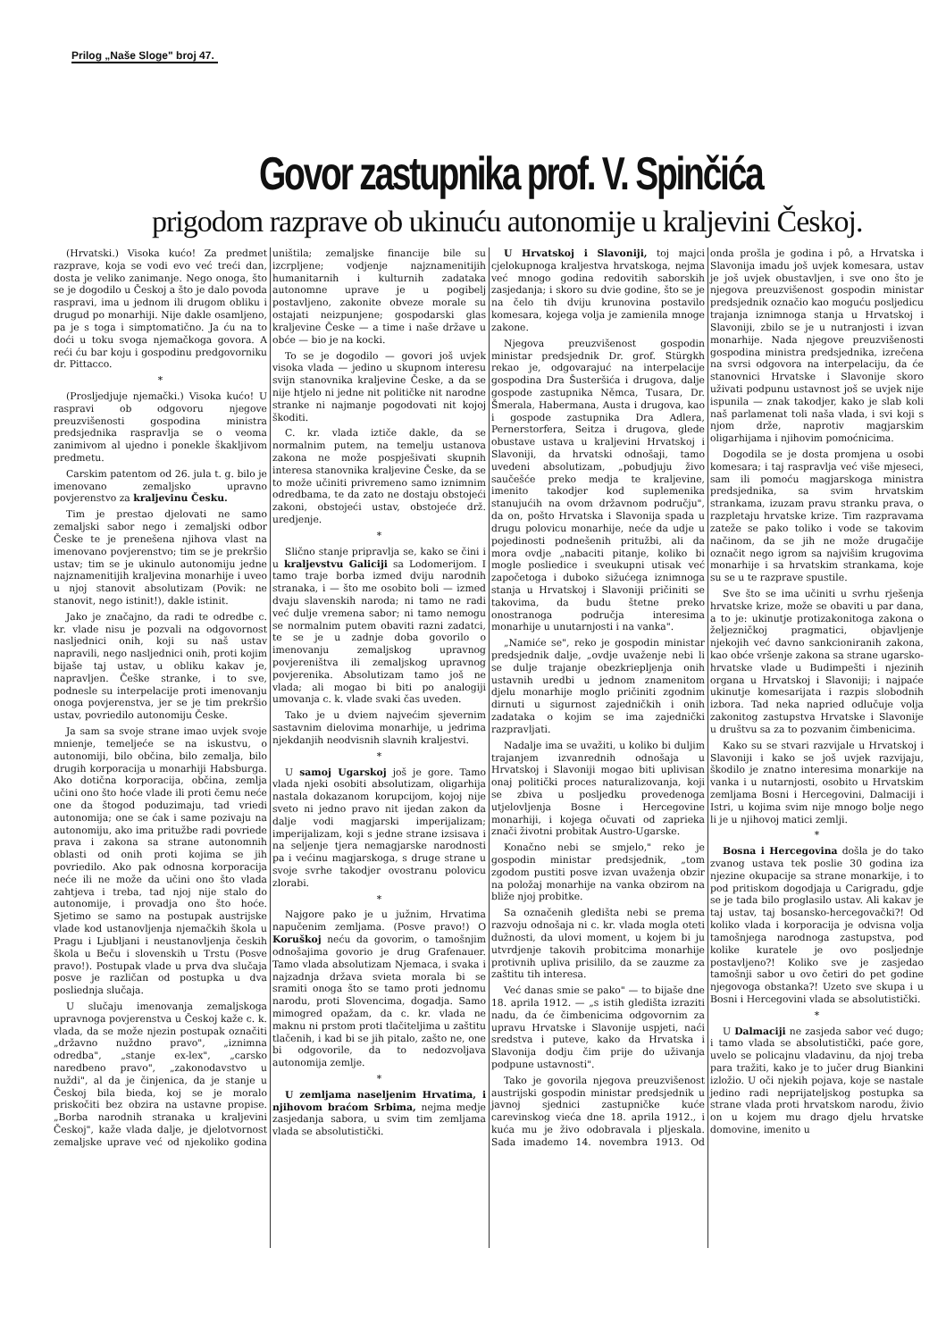Prilog „Naše Sloge" broj 47.
Govor zastupnika prof. V. Spinčića
prigodom razprave ob ukinuću autonomije u kraljevini Českoj.
(Hrvatski.) Visoka kućo! Za predmet razprave, koja se vodi evo već treći dan, dosta je veliko zanimanje. Nego onoga, što se je dogodilo u Českoj a što je dalo povoda raspravi, ima u jednom ili drugom obliku i drugud po monarhiji. Nije dakle osamljeno, pa je s toga i simptomatično. Ja ću na to doći u toku svoga njemačkoga govora. A reći ću bar koju i gospodinu predgovorniku dr. Pittacco.
*
(Prosljedjuje njemački.) Visoka kućo! U raspravi ob odgovoru njegove preuzvišenosti gospodina ministra predsjednika raspravlja se o veoma zanimivom al ujedno i ponekle škakljivom predmetu.
Carskim patentom od 26. jula t. g. bilo je imenovano zemaljsko upravno povjerenstvo za kraljevinu Česku.
Tim je prestao djelovati ne samo zemaljski sabor nego i zemaljski odbor Česke te je prenešena njihova vlast na imenovano povjerenstvo; tim se je prekršio ustav; tim se je ukinulo autonomiju jedne najznamenitijih kraljevina monarhije i uveo u njoj stanovit absolutizam (Povik: ne stanovit, nego istinit!), dakle istinit.
Jako je značajno, da radi te odredbe c. kr. vlade nisu je pozvali na odgovornost nasljednici onih, koji su naš ustav napravili, nego nasljednici onih, proti kojim bijaše taj ustav, u obliku kakav je, napravljen. Češke stranke, i to sve, podnesle su interpelacije proti imenovanju onoga povjerenstva, jer se je tim prekršio ustav, povriedilo autonomiju Česke.
Ja sam sa svoje strane imao uvjek svoje mnienje, temeljeće se na iskustvu, o autonomiji, bilo občina, bilo zemalja, bilo drugih korporacija u monarhiji Habsburga. Ako dotična korporacija, občina, zemlja učini ono što hoće vlade ili proti čemu neće one da štogod poduzimaju, tad vriedi autonomija; one se ćak i same pozivaju na autonomiju, ako ima pritužbe radi povriede prava i zakona sa strane autonomnih oblasti od onih proti kojima se jih povriedilo. Ako pak odnosna korporacija neće ili ne može da učini ono što vlada zahtjeva i treba, tad njoj nije stalo do autonomije, i provadja ono što hoće. Sjetimo se samo na postupak austrijske vlade kod ustanovljenja njemačkih škola u Pragu i Ljubljani i neustanovljenja českih škola u Beču i slovenskih u Trstu (Posve pravo!). Postupak vlade u prva dva slučaja posve je različan od postupka u dva posliednja slučaja.
U slučaju imenovanja zemaljskoga upravnoga povjerenstva u Českoj kaže c. k. vlada, da se može njezin postupak označiti „državno nuždno pravo", „iznimna odredba", „stanje ex-lex", „carsko naredbeno pravo", „zakonodavstvo u nuždi", al da je činjenica, da je stanje u Českoj bila bieda, koj se je moralo priskočiti bez obzira na ustavne propise. „Borba narodnih stranaka u kraljevini Českoj", kaže vlada dalje, je djelotvornost zemaljske uprave već od njekoliko godina uništila; zemaljske financije bile su izcrpljene; vodjenje najznamenitijih humanitarnih i kulturnih zadataka autonomne uprave je u pogibelj postavljeno, zakonite obveze morale su ostajati neizpunjene; gospodarski glas kraljevine Česke — a time i naše države u obće — bio je na kocki.
To se je dogodilo — govori još uvjek visoka vlada — jedino u skupnom interesu svijn stanovnika kraljevine Česke, a da se nije htjelo ni jedne nit političke nit narodne stranke ni najmanje pogodovati nit kojoj škoditi.
C. kr. vlada iztiče dakle, da se normalnim putem, na temelju ustanova zakona ne može pospješivati skupnih interesa stanovnika kraljevine Česke, da se to može učiniti privremeno samo iznimnim odredbama, te da zato ne dostaju obstojeći zakoni, obstojeći ustav, obstojeće drž. uredjenje.
*
Slično stanje pripravlja se, kako se čini i u kraljevstvu Galiciji sa Lodomerijom. I tamo traje borba izmed dviju narodnih stranaka, i — što me osobito boli — izmed dvaju slavenskih naroda; ni tamo ne radi već dulje vremena sabor; ni tamo nemogu se normalnim putem obaviti razni zadatci, te se je u zadnje doba govorilo o imenovanju zemaljskog upravnog povjereništva ili zemaljskog upravnog povjerenika. Absolutizam tamo još ne vlada; ali mogao bi biti po analogiji umovanja c. k. vlade svaki čas uveden.
Tako je u dviem najvećim sjevernim sastavnim dielovima monarhije, u jedrima njekdanjih neodvisnih slavnih kraljestvi.
*
U samoj Ugarskoj još je gore. Tamo vlada njeki osobiti absolutizam, oligarhija nastala dokazanom korupcijom, kojoj nije sveto ni jedno pravo nit ijedan zakon da dalje vodi magjarski imperijalizam; imperijalizam, koji s jedne strane izsisava i na selјenje tjera nemagjarske narodnosti pa i većinu magjarskoga, s druge strane u svoje svrhe takodjer ovostranu polovicu zlorabi.
*
Najgore pako je u južnim, Hrvatima napučenim zemljama. (Posve pravo!) O Koruškoj neću da govorim, o tamošnjim odnošajima govorio je drug Grafenauer. Tamo vlada absolutizam Njemaca, i svaka i najzadnja država svieta morala bi se sramiti onoga što se tamo proti jednomu narodu, proti Slovencima, dogadja. Samo mimogred opažam, da c. kr. vlada ne maknu ni prstom proti tlačiteljima u zaštitu tlačenih, i kad bi se jih pitalo, zašto ne, one bi odgovorile, da to nedozvoljava autonomija zemlje.
*
U zemljama naseljenim Hrvatima, i njihovom braćom Srbima, nejma medje zasjedanja sabora, u svim tim zemljama vlada se absolutistički.
U Hrvatskoj i Slavoniji, toj majci cjelokupnoga kraljestva hrvatskoga, nejma već mnogo godina redovitih saborskih zasjedanja; i skoro su dvie godine, što se je na čelo tih dviju krunovina postavilo komesara, kojega volja je zamienila mnoge zakone.
Njegova preuzvišenost gospodin ministar predsjednik Dr. grof. Stürgkh rekao je, odgovarajuć na interpelacije gospodina Dra Šusteršića i drugova, dalje gospode zastupnika Němca, Tusara, Dr. Šmerala, Habermana, Austa i drugova, kao i gospode zastupnika Dra Adlera, Pernerstorfera, Seitza i drugova, glede obustave ustava u kraljevini Hrvatskoj i Slavoniji, da hrvatski odnošaji, tamo uvedeni absolutizam, „pobudjuju živo saučešće preko medja te kraljevine, imenito takodjer kod suplemenika stanujućih na ovom državnom području", da on, pošto Hrvatska i Slavonija spada u drugu polovicu monarhije, neće da udje u pojedinosti podnešenih pritužbi, ali da mora ovdje „nabaciti pitanje, koliko bi mogle posliedice i sveukupni utisak već započetoga i duboko sižućega iznimnoga stanja u Hrvatskoj i Slavoniji pričiniti se takovima, da budu štetne preko onostranoga područja interesima monarhije u unutarnjosti i na vanka".
„Namiće se", reko je gospodin ministar predsjednik dalje, „ovdje uvaženje nebi li se dulje trajanje obezkriepljenja onih ustavnih uredbi u jednom znamenitom djelu monarhije moglo pričiniti zgodnim dirnuti u sigurnost zajedničkih i onih zadataka o kojim se ima zajednički razpravljati.
Nadalje ima se uvažiti, u koliko bi duljim trajanjem izvanrednih odnošaja u Hrvatskoj i Slavoniji mogao biti uplivisan onaj politički proces naturalizovanja, koji se zbiva u posljedku provedenoga utjelovljenja Bosne i Hercegovine monarhiji, i kojega očuvati od zaprieka znači životni probitak Austro-Ugarske.
Konačno nebi se smjelo," reko je gospodin ministar predsjednik, „tom zgodom pustiti posve izvan uvaženja obzir na položaj monarhije na vanka obzirom na bliže njoj probitke.
Sa označenih gledišta nebi se prema razvoju odnošaja ni c. kr. vlada mogla oteti dužnosti, da ulovi moment, u kojem bi ju utvrdjenje takovih probitcima monarhije protivnih upliva prisililo, da se zauzme za zaštitu tih interesa.
Već danas smie se pako" — to bijaše dne 18. aprila 1912. — „s istih gledišta izraziti nadu, da će čimbenicima odgovornim za upravu Hrvatske i Slavonije uspjeti, naći sredstva i puteve, kako da Hrvatska i Slavonija dodju čim prije do uživanja podpune ustavnosti".
Tako je govorila njegova preuzvišenost austrijski gospodin ministar predsjednik u javnoj sjednici zastupničke kuće carevinskog vieća dne 18. aprila 1912., i kuća mu je živo odobravala i pljeskala. Sada imademo 14. novembra 1913. Od onda prošla je godina i pô, a Hrvatska i Slavonija imadu još uvjek komesara, ustav je još uvjek obustavljen, i sve ono što je njegova preuzvišenost gospodin ministar predsjednik označio kao moguću posljedicu trajanja iznimnoga stanja u Hrvatskoj i Slavoniji, zbilo se je u nutranjosti i izvan monarhije. Nada njegove preuzvišenosti gospodina ministra predsjednika, izrečena na svrsi odgovora na interpelaciju, da će stanovnici Hrvatske i Slavonije skoro uživati podpunu ustavnost još se uvjek nije ispunila — znak takodjer, kako je slab koli naš parlamenat toli naša vlada, i svi koji s njom drže, naprotiv magjarskim oligarhijama i njihovim pomoćnicima.
Dogodila se je dosta promjena u osobi komesara; i taj raspravlja već više mjeseci, sam ili pomoću magjarskoga ministra predsjednika, sa svim hrvatskim strankama, izuzam pravu stranku prava, o razpletaju hrvatske krize. Tim razpravama zateže se pako toliko i vode se takovim načinom, da se jih ne može drugačije označit nego igrom sa najvišim krugovima monarhije i sa hrvatskim strankama, koje su se u te razprave spustile.
Sve što se ima učiniti u svrhu rješenja hrvatske krize, može se obaviti u par dana, a to je: ukinutje protizakonitoga zakona o željezničkoj pragmatici, objavljenje njekojih već davno sankcioniranih zakona, kao obće vršenje zakona sa strane ugarsko-hrvatske vlade u Budimpešti i njezinih organa u Hrvatskoj i Slavoniji; i najpaće ukinutje komesarijata i razpis slobodnih izbora. Tad neka napried odlučuje volja zakonitog zastupstva Hrvatske i Slavonije u društvu sa za to pozvanim čimbenicima.
Kako su se stvari razvijale u Hrvatskoj i Slavoniji i kako se još uvjek razvijaju, škodilo je znatno interesima monarkije na vanka i u nutarnjosti, osobito u Hrvatskim zemljama Bosni i Hercegovini, Dalmaciji i Istri, u kojima svim nije mnogo bolje nego li je u njihovoj matici zemlji.
*
Bosna i Hercegovina došla je do tako zvanog ustava tek poslie 30 godina iza njezine okupacije sa strane monarkije, i to pod pritiskom dogodjaja u Carigradu, gdje se je tada bilo proglasilo ustav. Ali kakav je taj ustav, taj bosansko-hercegovački?! Od koliko vlada i korporacija je odvisna volja tamošnjega narodnoga zastupstva, pod kolike kuratele je ovo posljednje postavljeno?! Koliko sve je zasjedao tamošnji sabor u ovo četiri do pet godine njegovoga obstanka?! Uzeto sve skupa i u Bosni i Hercegovini vlada se absolutistički.
*
U Dalmaciji ne zasjeda sabor već dugo; i tamo vlada se absolutistički, paće gore, uvelo se policajnu vladavinu, da njoj treba para tražiti, kako je to jučer drug Biankini izložio. U oči njekih pojava, koje se nastale jedino radi neprijateljskog postupka sa strane vlada proti hrvatskom narodu, živio on u kojem mu drago djelu hrvatske domovine, imenito u